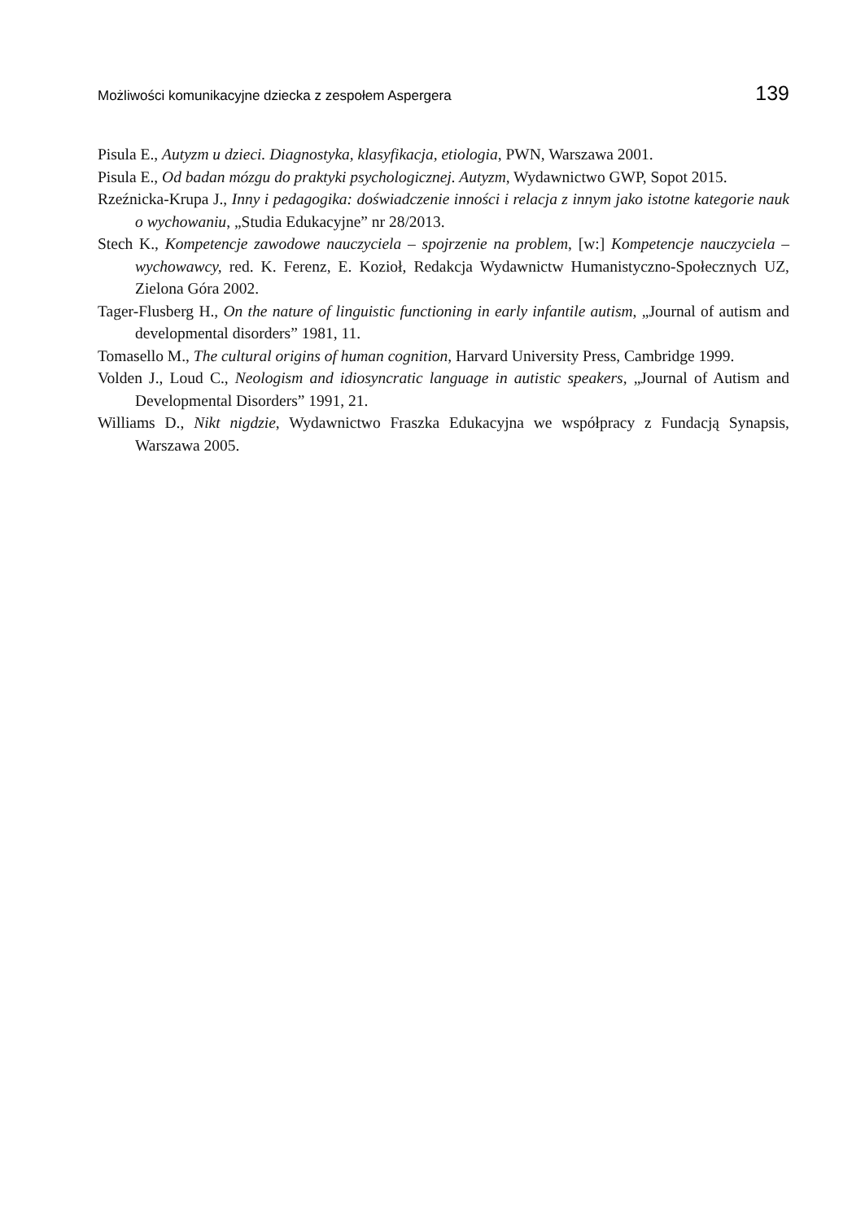Możliwości komunikacyjne dziecka z zespołem Aspergera 139
Pisula E., Autyzm u dzieci. Diagnostyka, klasyfikacja, etiologia, PWN, Warszawa 2001.
Pisula E., Od badan mózgu do praktyki psychologicznej. Autyzm, Wydawnictwo GWP, Sopot 2015.
Rzeźnicka-Krupa J., Inny i pedagogika: doświadczenie inności i relacja z innym jako istotne kategorie nauk o wychowaniu, „Studia Edukacyjne” nr 28/2013.
Stech K., Kompetencje zawodowe nauczyciela – spojrzenie na problem, [w:] Kompetencje nauczyciela – wychowawcy, red. K. Ferenz, E. Kozioł, Redakcja Wydawnictw Humanistyczno-Społecznych UZ, Zielona Góra 2002.
Tager-Flusberg H., On the nature of linguistic functioning in early infantile autism, „Journal of autism and developmental disorders” 1981, 11.
Tomasello M., The cultural origins of human cognition, Harvard University Press, Cambridge 1999.
Volden J., Loud C., Neologism and idiosyncratic language in autistic speakers, „Journal of Autism and Developmental Disorders” 1991, 21.
Williams D., Nikt nigdzie, Wydawnictwo Fraszka Edukacyjna we współpracy z Fundacją Synapsis, Warszawa 2005.